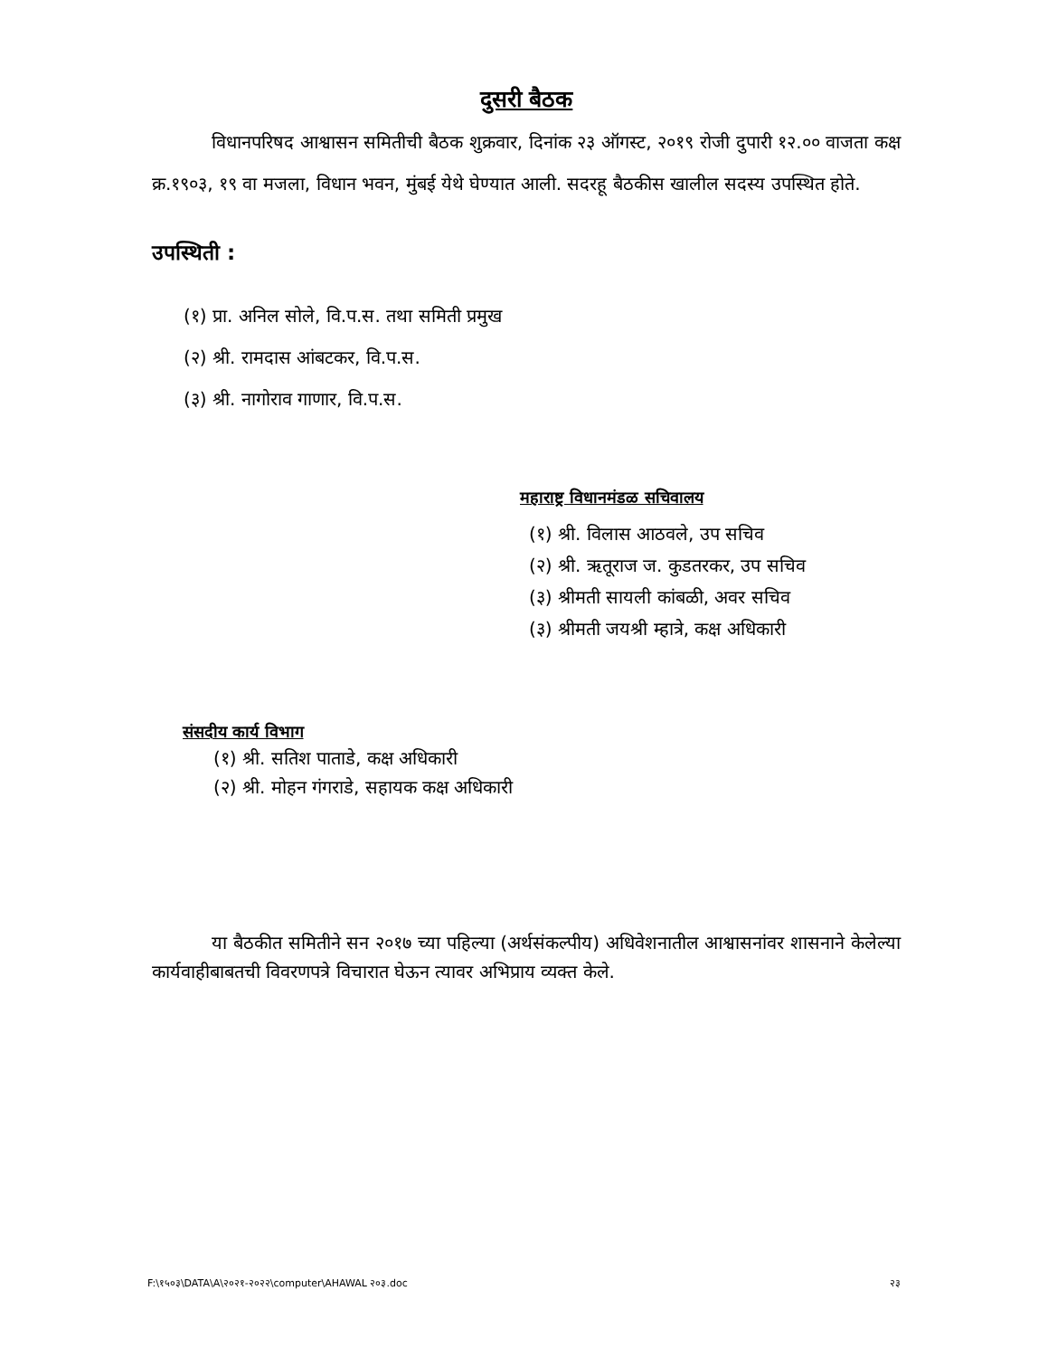दुसरी बैठक
विधानपरिषद आश्वासन समितीची बैठक शुक्रवार, दिनांक २३ ऑगस्ट, २०१९ रोजी दुपारी १२.०० वाजता कक्ष क्र.१९०३, १९ वा मजला, विधान भवन, मुंबई येथे घेण्यात आली. सदरहू बैठकीस खालील सदस्य उपस्थित होते.
उपस्थिती :
(१) प्रा. अनिल सोले, वि.प.स. तथा समिती प्रमुख
(२) श्री. रामदास आंबटकर, वि.प.स.
(३) श्री. नागोराव गाणार, वि.प.स.
महाराष्ट्र विधानमंडळ सचिवालय
(१) श्री. विलास आठवले, उप सचिव
(२) श्री. ऋतूराज ज. कुडतरकर, उप सचिव
(३) श्रीमती सायली कांबळी, अवर सचिव
(३) श्रीमती जयश्री म्हात्रे, कक्ष अधिकारी
संसदीय कार्य विभाग
(१) श्री. सतिश पाताडे, कक्ष अधिकारी
(२) श्री. मोहन गंगराडे, सहायक कक्ष अधिकारी
या बैठकीत समितीने सन २०१७ च्या पहिल्या (अर्थसंकल्पीय) अधिवेशनातील आश्वासनांवर शासनाने केलेल्या कार्यवाहीबाबतची विवरणपत्रे विचारात घेऊन त्यावर अभिप्राय व्यक्त केले.
F:\१५०३\DATA\A\२०२१-२०२२\computer\AHAWAL २०३.doc २३